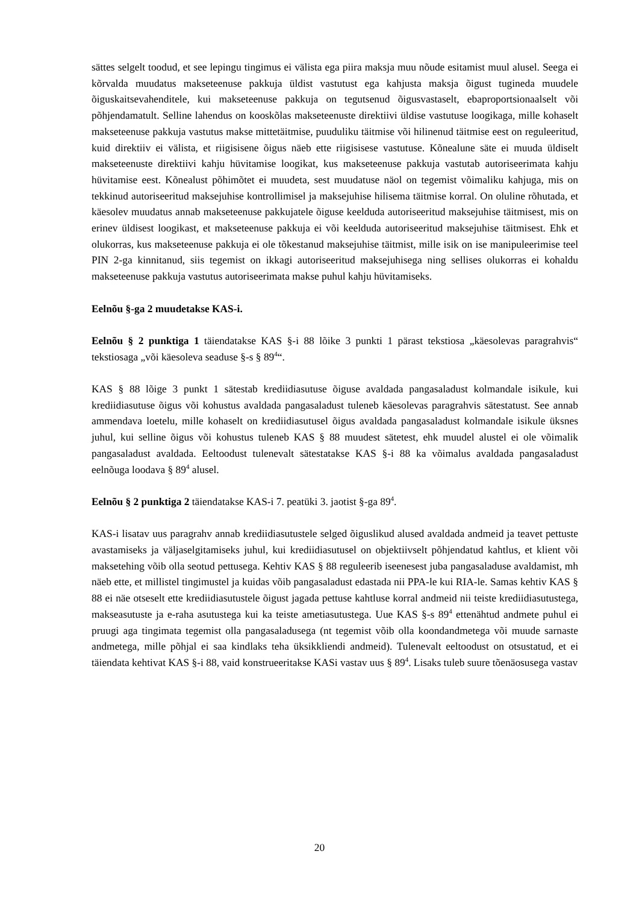sättes selgelt toodud, et see lepingu tingimus ei välista ega piira maksja muu nõude esitamist muul alusel. Seega ei kõrvalda muudatus makseteenuse pakkuja üldist vastutust ega kahjusta maksja õigust tugineda muudele õiguskaitsevahenditele, kui makseteenuse pakkuja on tegutsenud õigusvastaselt, ebaproportsionaalselt või põhjendamatult. Selline lahendus on kooskõlas makseteenuste direktiivi üldise vastutuse loogikaga, mille kohaselt makseteenuse pakkuja vastutus makse mittetäitmise, puuduliku täitmise või hilinenud täitmise eest on reguleeritud, kuid direktiiv ei välista, et riigisisene õigus näeb ette riigisisese vastutuse. Kõnealune säte ei muuda üldiselt makseteenuste direktiivi kahju hüvitamise loogikat, kus makseteenuse pakkuja vastutab autoriseerimata kahju hüvitamise eest. Kõnealust põhimõtet ei muudeta, sest muudatuse näol on tegemist võimaliku kahjuga, mis on tekkinud autoriseeritud maksejuhise kontrollimisel ja maksejuhise hilisema täitmise korral. On oluline rõhutada, et käesolev muudatus annab makseteenuse pakkujatele õiguse keelduda autoriseeritud maksejuhise täitmisest, mis on erinev üldisest loogikast, et makseteenuse pakkuja ei või keelduda autoriseeritud maksejuhise täitmisest. Ehk et olukorras, kus makseteenuse pakkuja ei ole tõkestanud maksejuhise täitmist, mille isik on ise manipuleerimise teel PIN 2-ga kinnitanud, siis tegemist on ikkagi autoriseeritud maksejuhisega ning sellises olukorras ei kohaldu makseteenuse pakkuja vastutus autoriseerimata makse puhul kahju hüvitamiseks.
Eelnõu §-ga 2 muudetakse KAS-i.
Eelnõu § 2 punktiga 1 täiendatakse KAS §-i 88 lõike 3 punkti 1 pärast tekstiosa „käesolevas paragrahvis“ tekstiosaga „või käesoleva seaduse §-s § 89<sup>4</sup>“.
KAS § 88 lõige 3 punkt 1 sätestab krediidiasutuse õiguse avaldada pangasaladust kolmandale isikule, kui krediidiasutuse õigus või kohustus avaldada pangasaladust tuleneb käesolevas paragrahvis sätestatust. See annab ammendava loetelu, mille kohaselt on krediidiasutusel õigus avaldada pangasaladust kolmandale isikule üksnes juhul, kui selline õigus või kohustus tuleneb KAS § 88 muudest sätetest, ehk muudel alustel ei ole võimalik pangasaladust avaldada. Eeltoodust tulenevalt sätestatakse KAS §-i 88 ka võimalus avaldada pangasaladust eelnõuga loodava § 89<sup>4</sup> alusel.
Eelnõu § 2 punktiga 2 täiendatakse KAS-i 7. peatüki 3. jaotist §-ga 89<sup>4</sup>.
KAS-i lisatav uus paragrahv annab krediidiasutustele selged õiguslikud alused avaldada andmeid ja teavet pettuste avastamiseks ja väljaselgitamiseks juhul, kui krediidiasutusel on objektiivselt põhjendatud kahtlus, et klient või maksetehing võib olla seotud pettusega. Kehtiv KAS § 88 reguleerib iseenesest juba pangasaladuse avaldamist, mh näeb ette, et millistel tingimustel ja kuidas võib pangasaladust edastada nii PPA-le kui RIA-le. Samas kehtiv KAS § 88 ei näe otseselt ette krediidiasutustele õigust jagada pettuse kahtluse korral andmeid nii teiste krediidiasutustega, makseasutuste ja e-raha asutustega kui ka teiste ametiasutustega. Uue KAS §-s 89<sup>4</sup> ettenähtud andmete puhul ei pruugi aga tingimata tegemist olla pangasaladusega (nt tegemist võib olla koondandmetega või muude sarnaste andmetega, mille põhjal ei saa kindlaks teha üksikkliendi andmeid). Tulenevalt eeltoodust on otsustatud, et ei täiendata kehtivat KAS §-i 88, vaid konstrueeritakse KASi vastav uus § 89<sup>4</sup>. Lisaks tuleb suure tõenäosusega vastav
20